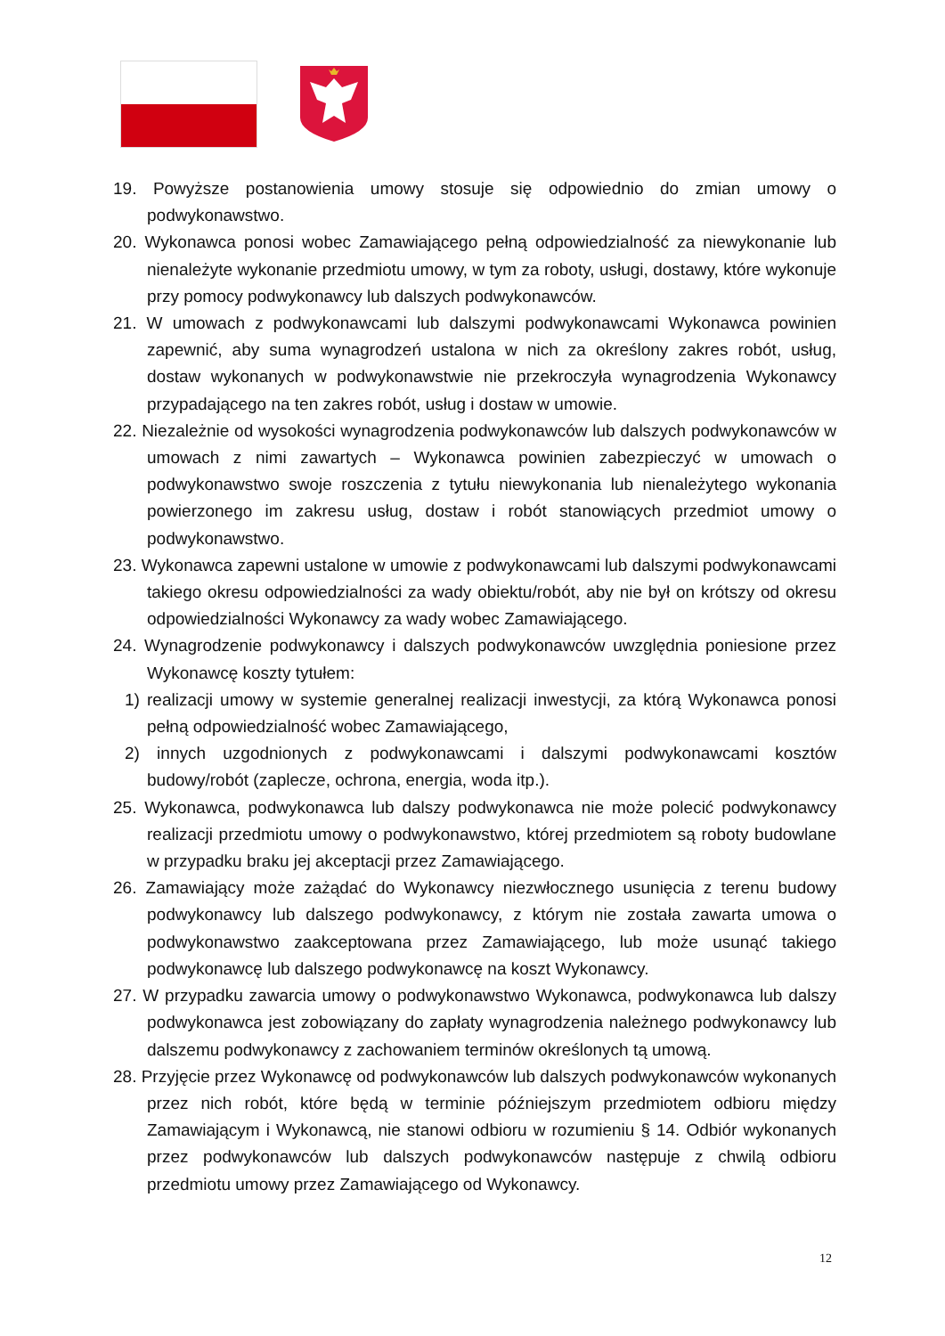19. Powyższe postanowienia umowy stosuje się odpowiednio do zmian umowy o podwykonawstwo.
20. Wykonawca ponosi wobec Zamawiającego pełną odpowiedzialność za niewykonanie lub nienależyte wykonanie przedmiotu umowy, w tym za roboty, usługi, dostawy, które wykonuje przy pomocy podwykonawcy lub dalszych podwykonawców.
21. W umowach z podwykonawcami lub dalszymi podwykonawcami Wykonawca powinien zapewnić, aby suma wynagrodzeń ustalona w nich za określony zakres robót, usług, dostaw wykonanych w podwykonawstwie nie przekroczyła wynagrodzenia Wykonawcy przypadającego na ten zakres robót, usług i dostaw w umowie.
22. Niezależnie od wysokości wynagrodzenia podwykonawców lub dalszych podwykonawców w umowach z nimi zawartych – Wykonawca powinien zabezpieczyć w umowach o podwykonawstwo swoje roszczenia z tytułu niewykonania lub nienależytego wykonania powierzonego im zakresu usług, dostaw i robót stanowiących przedmiot umowy o podwykonawstwo.
23. Wykonawca zapewni ustalone w umowie z podwykonawcami lub dalszymi podwykonawcami takiego okresu odpowiedzialności za wady obiektu/robót, aby nie był on krótszy od okresu odpowiedzialności Wykonawcy za wady wobec Zamawiającego.
24. Wynagrodzenie podwykonawcy i dalszych podwykonawców uwzględnia poniesione przez Wykonawcę koszty tytułem:
1) realizacji umowy w systemie generalnej realizacji inwestycji, za którą Wykonawca ponosi pełną odpowiedzialność wobec Zamawiającego,
2) innych uzgodnionych z podwykonawcami i dalszymi podwykonawcami kosztów budowy/robót (zaplecze, ochrona, energia, woda itp.).
25. Wykonawca, podwykonawca lub dalszy podwykonawca nie może polecić podwykonawcy realizacji przedmiotu umowy o podwykonawstwo, której przedmiotem są roboty budowlane w przypadku braku jej akceptacji przez Zamawiającego.
26. Zamawiający może zażądać do Wykonawcy niezwłocznego usunięcia z terenu budowy podwykonawcy lub dalszego podwykonawcy, z którym nie została zawarta umowa o podwykonawstwo zaakceptowana przez Zamawiającego, lub może usunąć takiego podwykonawcę lub dalszego podwykonawcę na koszt Wykonawcy.
27. W przypadku zawarcia umowy o podwykonawstwo Wykonawca, podwykonawca lub dalszy podwykonawca jest zobowiązany do zapłaty wynagrodzenia należnego podwykonawcy lub dalszemu podwykonawcy z zachowaniem terminów określonych tą umową.
28. Przyjęcie przez Wykonawcę od podwykonawców lub dalszych podwykonawców wykonanych przez nich robót, które będą w terminie późniejszym przedmiotem odbioru między Zamawiającym i Wykonawcą, nie stanowi odbioru w rozumieniu § 14. Odbiór wykonanych przez podwykonawców lub dalszych podwykonawców następuje z chwilą odbioru przedmiotu umowy przez Zamawiającego od Wykonawcy.
12